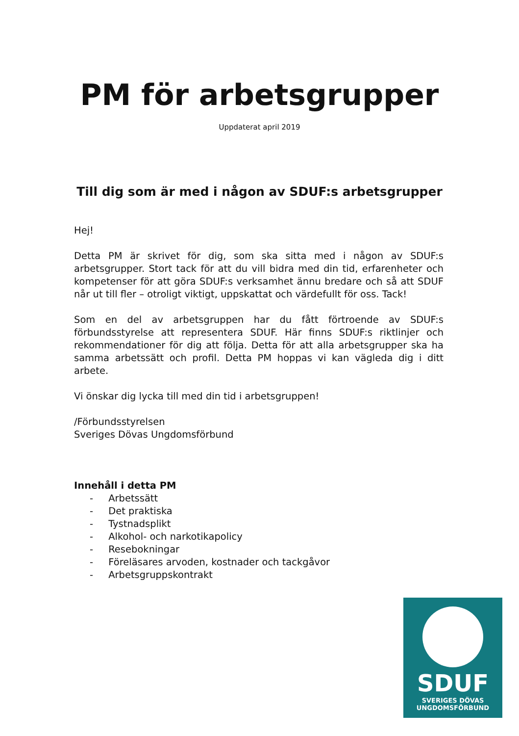PM för arbetsgrupper
Uppdaterat april 2019
Till dig som är med i någon av SDUF:s arbetsgrupper
Hej!
Detta PM är skrivet för dig, som ska sitta med i någon av SDUF:s arbetsgrupper. Stort tack för att du vill bidra med din tid, erfarenheter och kompetenser för att göra SDUF:s verksamhet ännu bredare och så att SDUF når ut till fler – otroligt viktigt, uppskattat och värdefullt för oss. Tack!
Som en del av arbetsgruppen har du fått förtroende av SDUF:s förbundsstyrelse att representera SDUF. Här finns SDUF:s riktlinjer och rekommendationer för dig att följa. Detta för att alla arbetsgrupper ska ha samma arbetssätt och profil. Detta PM hoppas vi kan vägleda dig i ditt arbete.
Vi önskar dig lycka till med din tid i arbetsgruppen!
/Förbundsstyrelsen
Sveriges Dövas Ungdomsförbund
Innehåll i detta PM
- Arbetssätt
- Det praktiska
- Tystnadsplikt
- Alkohol- och narkotikapolicy
- Resebokningar
- Föreläsares arvoden, kostnader och tackgåvor
- Arbetsgruppskontrakt
SDUF
SVERIGES DÖVAS
UNGDOMSFÖRBUND